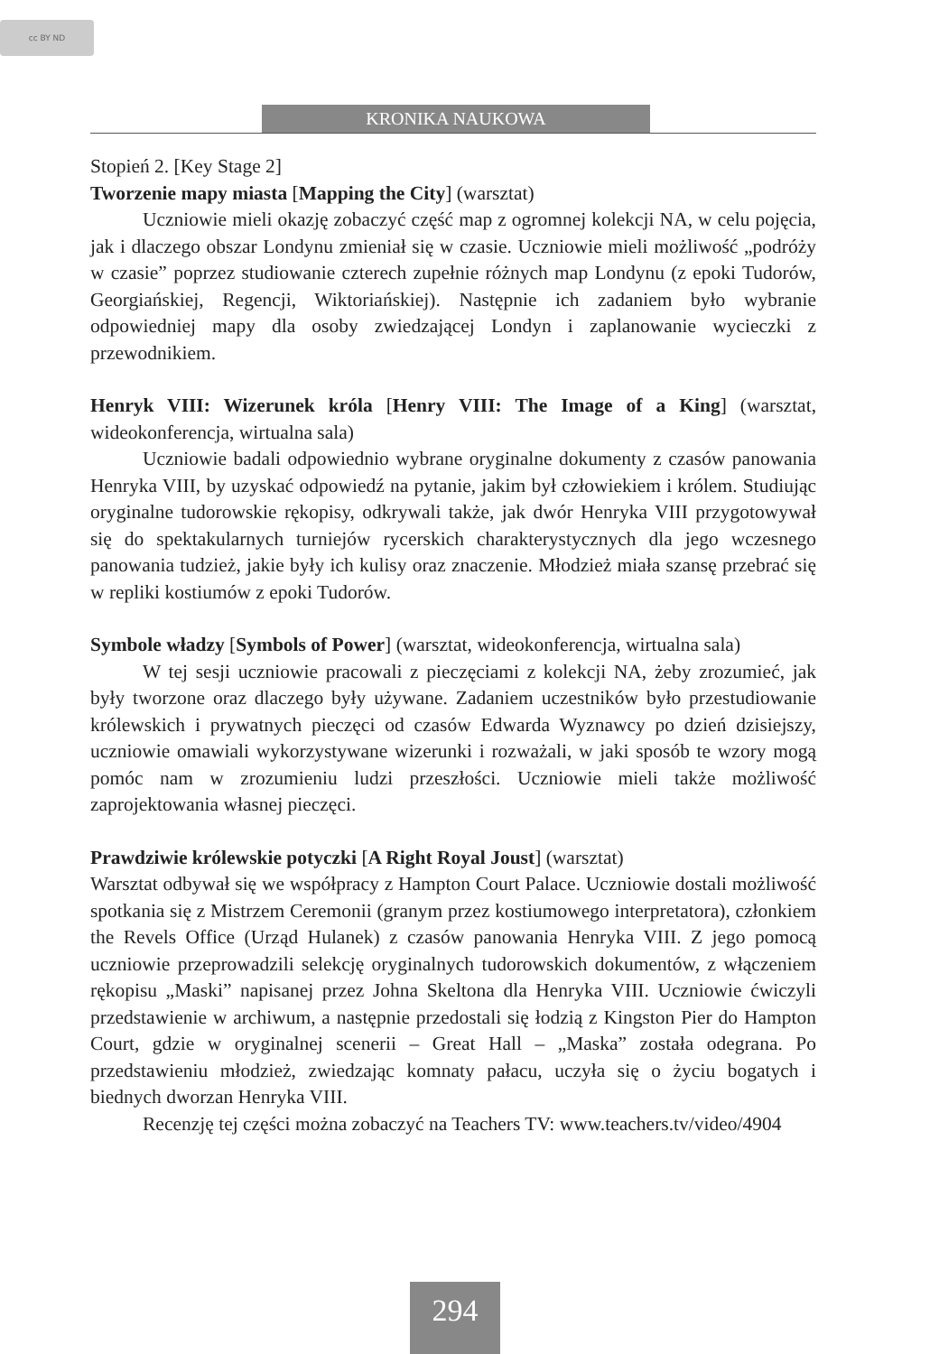cc BY ND
KRONIKA NAUKOWA
Stopień 2. [Key Stage 2]
Tworzenie mapy miasta [Mapping the City] (warsztat)
Uczniowie mieli okazję zobaczyć część map z ogromnej kolekcji NA, w celu pojęcia, jak i dlaczego obszar Londynu zmieniał się w czasie. Uczniowie mieli możliwość „podróży w czasie” poprzez studiowanie czterech zupełnie różnych map Londynu (z epoki Tudorów, Georgiańskiej, Regencji, Wiktoriańskiej). Następnie ich zadaniem było wybranie odpowiedniej mapy dla osoby zwiedzającej Londyn i zaplanowanie wycieczki z przewodnikiem.
Henryk VIII: Wizerunek króla [Henry VIII: The Image of a King] (warsztat, wideokonferencja, wirtualna sala)
Uczniowie badali odpowiednio wybrane oryginalne dokumenty z czasów panowania Henryka VIII, by uzyskać odpowiedź na pytanie, jakim był człowiekiem i królem. Studiując oryginalne tudorowskie rękopisy, odkrywali także, jak dwór Henryka VIII przygotowywał się do spektakularnych turniejów rycerskich charakterystycznych dla jego wczesnego panowania tudzież, jakie były ich kulisy oraz znaczenie. Młodzież miała szansę przebrać się w repliki kostiumów z epoki Tudorów.
Symbole władzy [Symbols of Power] (warsztat, wideokonferencja, wirtualna sala)
W tej sesji uczniowie pracowali z pieczęciami z kolekcji NA, żeby zrozumieć, jak były tworzone oraz dlaczego były używane. Zadaniem uczestników było przestudiowanie królewskich i prywatnych pieczęci od czasów Edwarda Wyznawcy po dzień dzisiejszy, uczniowie omawiali wykorzystywane wizerunki i rozważali, w jaki sposób te wzory mogą pomóc nam w zrozumieniu ludzi przeszłości. Uczniowie mieli także możliwość zaprojektowania własnej pieczęci.
Prawdziwie królewskie potyczki [A Right Royal Joust] (warsztat)
Warsztat odbywał się we współpracy z Hampton Court Palace. Uczniowie dostali możliwość spotkania się z Mistrzem Ceremonii (granym przez kostiumowego interpretatora), członkiem the Revels Office (Urząd Hulanek) z czasów panowania Henryka VIII. Z jego pomocą uczniowie przeprowadzili selekcję oryginalnych tudorowskich dokumentów, z włączeniem rękopisu „Maski” napisanej przez Johna Skeltona dla Henryka VIII. Uczniowie ćwiczyli przedstawienie w archiwum, a następnie przedostali się łodzią z Kingston Pier do Hampton Court, gdzie w oryginalnej scenerii – Great Hall – „Maska” została odegrana. Po przedstawieniu młodzież, zwiedzając komnaty pałacu, uczyła się o życiu bogatych i biednych dworzan Henryka VIII.
Recenzję tej części można zobaczyć na Teachers TV: www.teachers.tv/video/4904
294